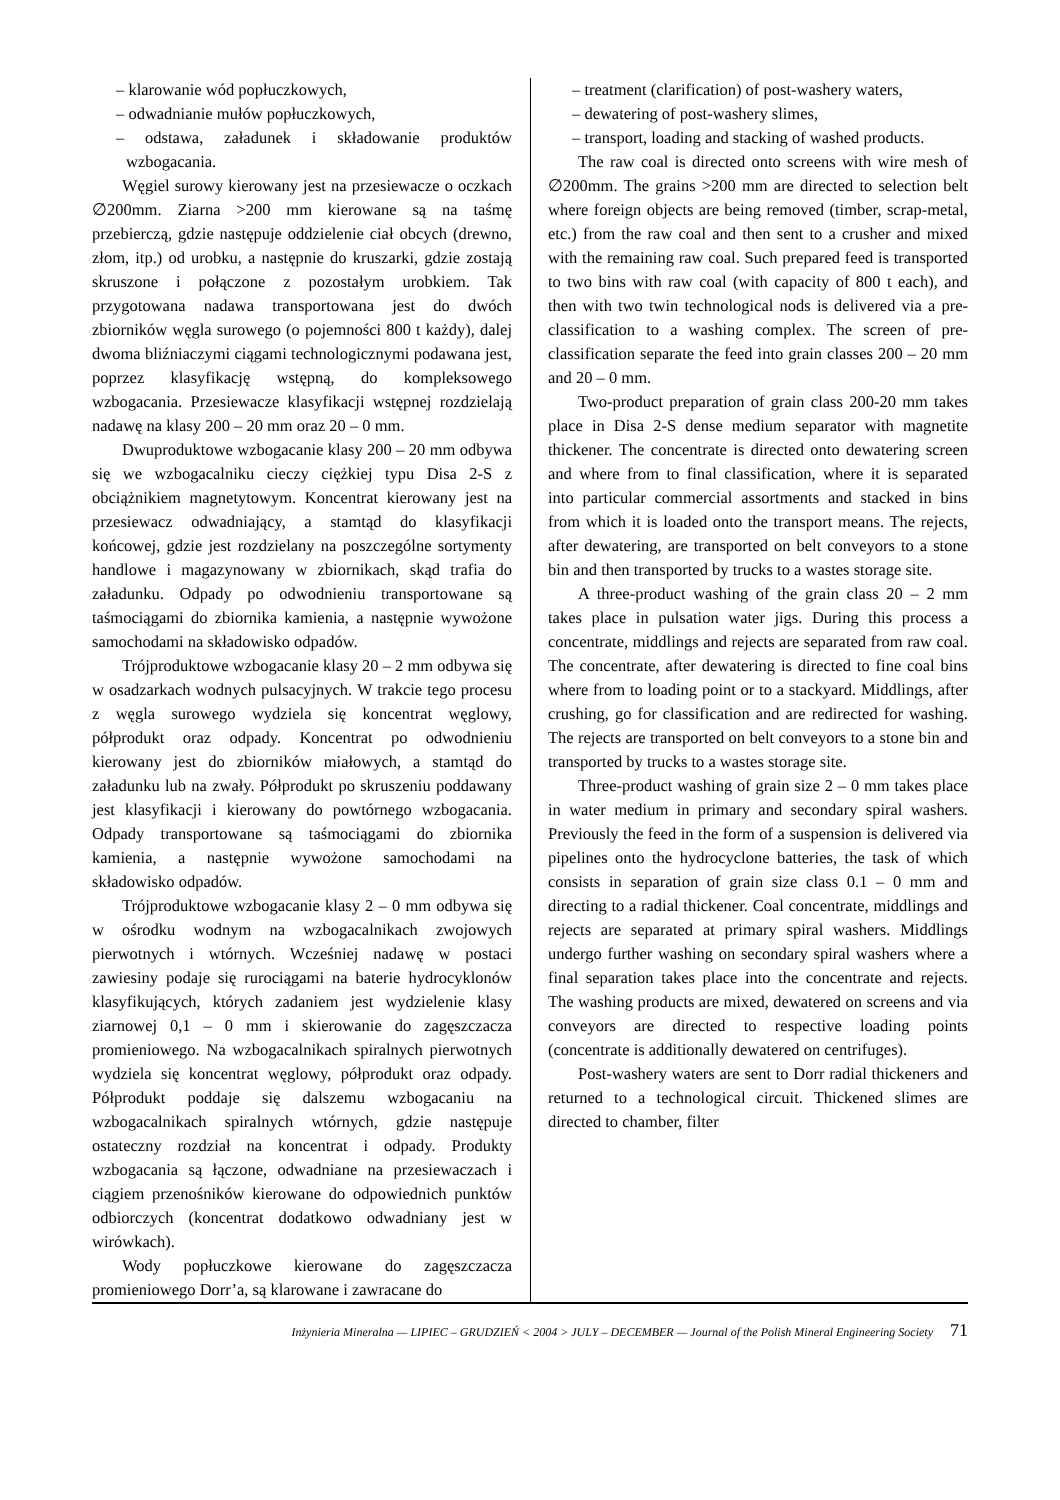– klarowanie wód popłuczkowych,
– odwadnianie mułów popłuczkowych,
– odstawa, załadunek i składowanie produktów wzbogacania.
Węgiel surowy kierowany jest na przesiewacze o oczkach ∅200mm. Ziarna >200 mm kierowane są na taśmę przebierczą, gdzie następuje oddzielenie ciał obcych (drewno, złom, itp.) od urobku, a następnie do kruszarki, gdzie zostają skruszone i połączone z pozostałym urobkiem. Tak przygotowana nadawa transportowana jest do dwóch zbiorników węgla surowego (o pojemności 800 t każdy), dalej dwoma bliźniaczymi ciągami technologicznymi podawana jest, poprzez klasyfikację wstępną, do kompleksowego wzbogacania. Przesiewacze klasyfikacji wstępnej rozdzielają nadawę na klasy 200 – 20 mm oraz 20 – 0 mm.
Dwuproduktowe wzbogacanie klasy 200 – 20 mm odbywa się we wzbogacalniku cieczy ciężkiej typu Disa 2-S z obciążnikiem magnetytowym. Koncentrat kierowany jest na przesiewacz odwadniający, a stamtąd do klasyfikacji końcowej, gdzie jest rozdzielany na poszczególne sortymenty handlowe i magazynowany w zbiornikach, skąd trafia do załadunku. Odpady po odwodnieniu transportowane są taśmociągami do zbiornika kamienia, a następnie wywożone samochodami na składowisko odpadów.
Trójproduktowe wzbogacanie klasy 20 – 2 mm odbywa się w osadzarkach wodnych pulsacyjnych. W trakcie tego procesu z węgla surowego wydziela się koncentrat węglowy, półprodukt oraz odpady. Koncentrat po odwodnieniu kierowany jest do zbiorników miałowych, a stamtąd do załadunku lub na zwały. Półprodukt po skruszeniu poddawany jest klasyfikacji i kierowany do powtórnego wzbogacania. Odpady transportowane są taśmociągami do zbiornika kamienia, a następnie wywożone samochodami na składowisko odpadów.
Trójproduktowe wzbogacanie klasy 2 – 0 mm odbywa się w ośrodku wodnym na wzbogacalnikach zwojowych pierwotnych i wtórnych. Wcześniej nadawę w postaci zawiesiny podaje się rurociągami na baterie hydrocyklonów klasyfikujących, których zadaniem jest wydzielenie klasy ziarnowej 0,1 – 0 mm i skierowanie do zagęszczacza promieniowego. Na wzbogacalnikach spiralnych pierwotnych wydziela się koncentrat węglowy, półprodukt oraz odpady. Półprodukt poddaje się dalszemu wzbogacaniu na wzbogacalnikach spiralnych wtórnych, gdzie następuje ostateczny rozdział na koncentrat i odpady. Produkty wzbogacania są łączone, odwadniane na przesiewaczach i ciągiem przenośników kierowane do odpowiednich punktów odbiorczych (koncentrat dodatkowo odwadniany jest w wirówkach).
Wody popłuczkowe kierowane do zagęszczacza promieniowego Dorr’a, są klarowane i zawracane do
– treatment (clarification) of post-washery waters,
– dewatering of post-washery slimes,
– transport, loading and stacking of washed products.
The raw coal is directed onto screens with wire mesh of ∅200mm. The grains >200 mm are directed to selection belt where foreign objects are being removed (timber, scrap-metal, etc.) from the raw coal and then sent to a crusher and mixed with the remaining raw coal. Such prepared feed is transported to two bins with raw coal (with capacity of 800 t each), and then with two twin technological nods is delivered via a pre-classification to a washing complex. The screen of pre-classification separate the feed into grain classes 200 – 20 mm and 20 – 0 mm.
Two-product preparation of grain class 200-20 mm takes place in Disa 2-S dense medium separator with magnetite thickener. The concentrate is directed onto dewatering screen and where from to final classification, where it is separated into particular commercial assortments and stacked in bins from which it is loaded onto the transport means. The rejects, after dewatering, are transported on belt conveyors to a stone bin and then transported by trucks to a wastes storage site.
A three-product washing of the grain class 20 – 2 mm takes place in pulsation water jigs. During this process a concentrate, middlings and rejects are separated from raw coal. The concentrate, after dewatering is directed to fine coal bins where from to loading point or to a stackyard. Middlings, after crushing, go for classification and are redirected for washing. The rejects are transported on belt conveyors to a stone bin and transported by trucks to a wastes storage site.
Three-product washing of grain size 2 – 0 mm takes place in water medium in primary and secondary spiral washers. Previously the feed in the form of a suspension is delivered via pipelines onto the hydrocyclone batteries, the task of which consists in separation of grain size class 0.1 – 0 mm and directing to a radial thickener. Coal concentrate, middlings and rejects are separated at primary spiral washers. Middlings undergo further washing on secondary spiral washers where a final separation takes place into the concentrate and rejects. The washing products are mixed, dewatered on screens and via conveyors are directed to respective loading points (concentrate is additionally dewatered on centrifuges).
Post-washery waters are sent to Dorr radial thickeners and returned to a technological circuit. Thickened slimes are directed to chamber, filter
Inżynieria Mineralna — LIPIEC – GRUDZIEŃ < 2004 > JULY – DECEMBER — Journal of the Polish Mineral Engineering Society 71